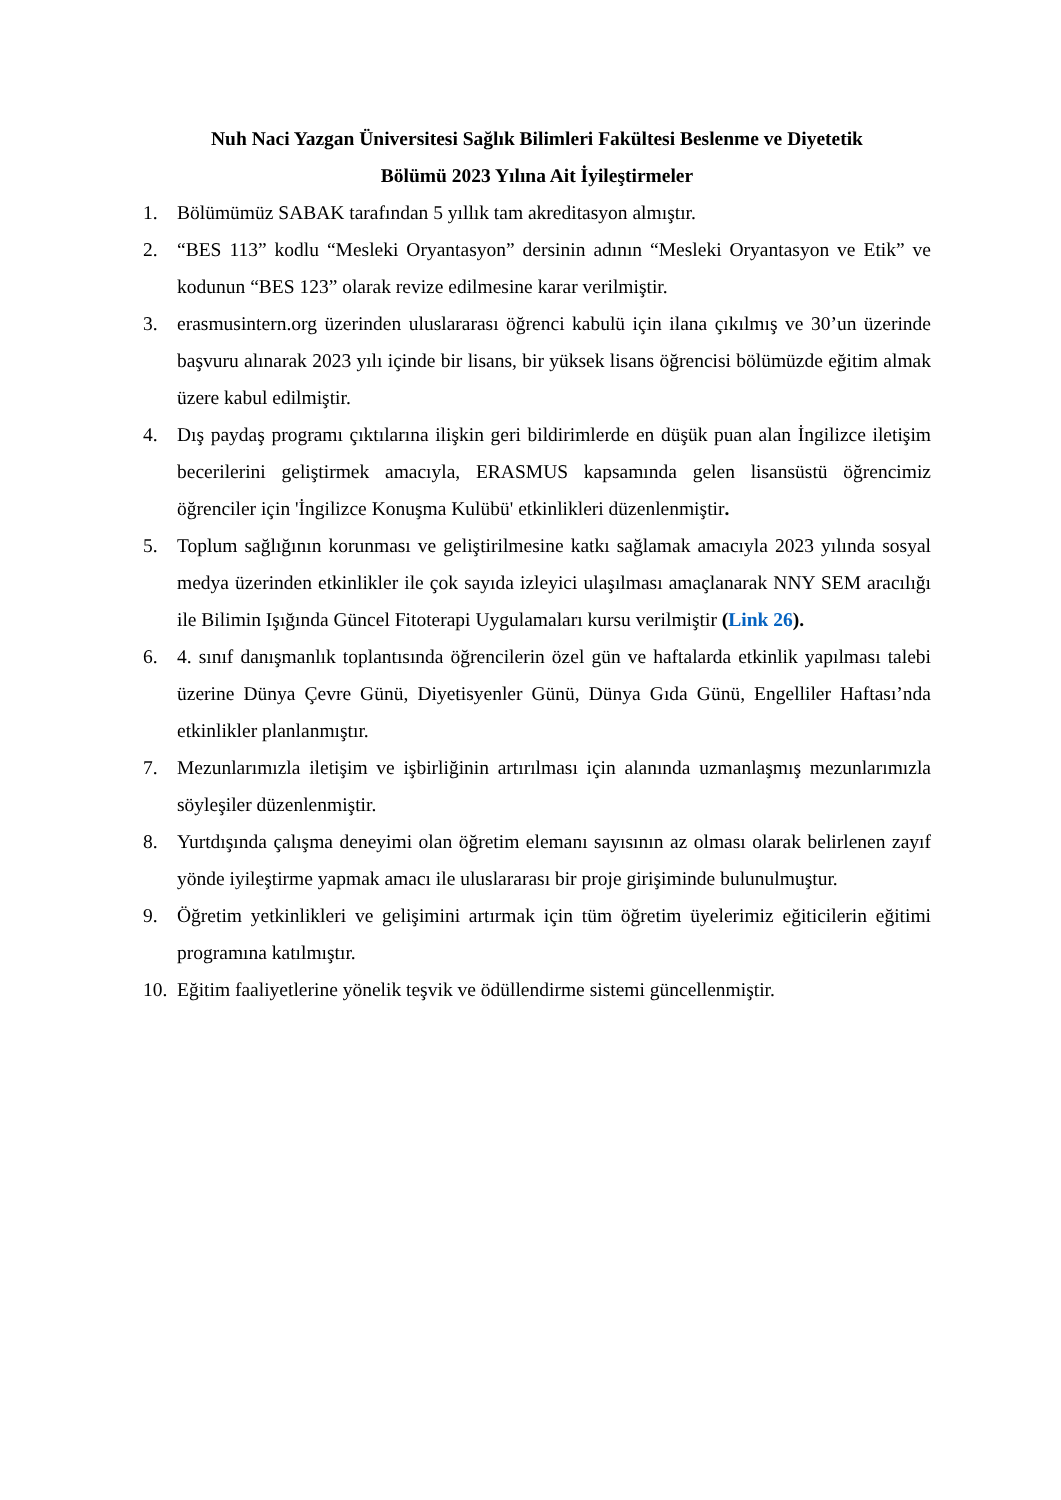Nuh Naci Yazgan Üniversitesi Sağlık Bilimleri Fakültesi Beslenme ve Diyetetik
Bölümü 2023 Yılına Ait İyileştirmeler
1. Bölümümüz SABAK tarafından 5 yıllık tam akreditasyon almıştır.
2. “BES 113” kodlu “Mesleki Oryantasyon” dersinin adının “Mesleki Oryantasyon ve Etik” ve kodunun “BES 123” olarak revize edilmesine karar verilmiştir.
3. erasmusintern.org üzerinden uluslararası öğrenci kabulü için ilana çıkılmış ve 30’un üzerinde başvuru alınarak 2023 yılı içinde bir lisans, bir yüksek lisans öğrencisi bölümüzde eğitim almak üzere kabul edilmiştir.
4. Dış paydaş programı çıktılarına ilişkin geri bildirimlerde en düşük puan alan İngilizce iletişim becerilerini geliştirmek amacıyla, ERASMUS kapsamında gelen lisansüstü öğrencimiz öğrenciler için 'İngilizce Konuşma Kulübü' etkinlikleri düzenlenmiştir.
5. Toplum sağlığının korunması ve geliştirilmesine katkı sağlamak amacıyla 2023 yılında sosyal medya üzerinden etkinlikler ile çok sayıda izleyici ulaşılması amaçlanarak NNY SEM aracılığı ile Bilimin Işığında Güncel Fitoterapi Uygulamaları kursu verilmiştir (Link 26).
6. 4. sınıf danışmanlık toplantısında öğrencilerin özel gün ve haftalarda etkinlik yapılması talebi üzerine Dünya Çevre Günü, Diyetisyenler Günü, Dünya Gıda Günü, Engelliler Haftası’nda etkinlikler planlanmıştır.
7. Mezunlarımızla iletişim ve işbirliğinin artırılması için alanında uzmanlaşmış mezunlarımızla söyleşiler düzenlenmiştir.
8. Yurtdışında çalışma deneyimi olan öğretim elemanı sayısının az olması olarak belirlenen zayıf yönde iyileştirme yapmak amacı ile uluslararası bir proje girişiminde bulunulmuştur.
9. Öğretim yetkinlikleri ve gelişimini artırmak için tüm öğretim üyelerimiz eğiticilerin eğitimi programına katılmıştır.
10. Eğitim faaliyetlerine yönelik teşvik ve ödüllendirme sistemi güncellenmiştir.